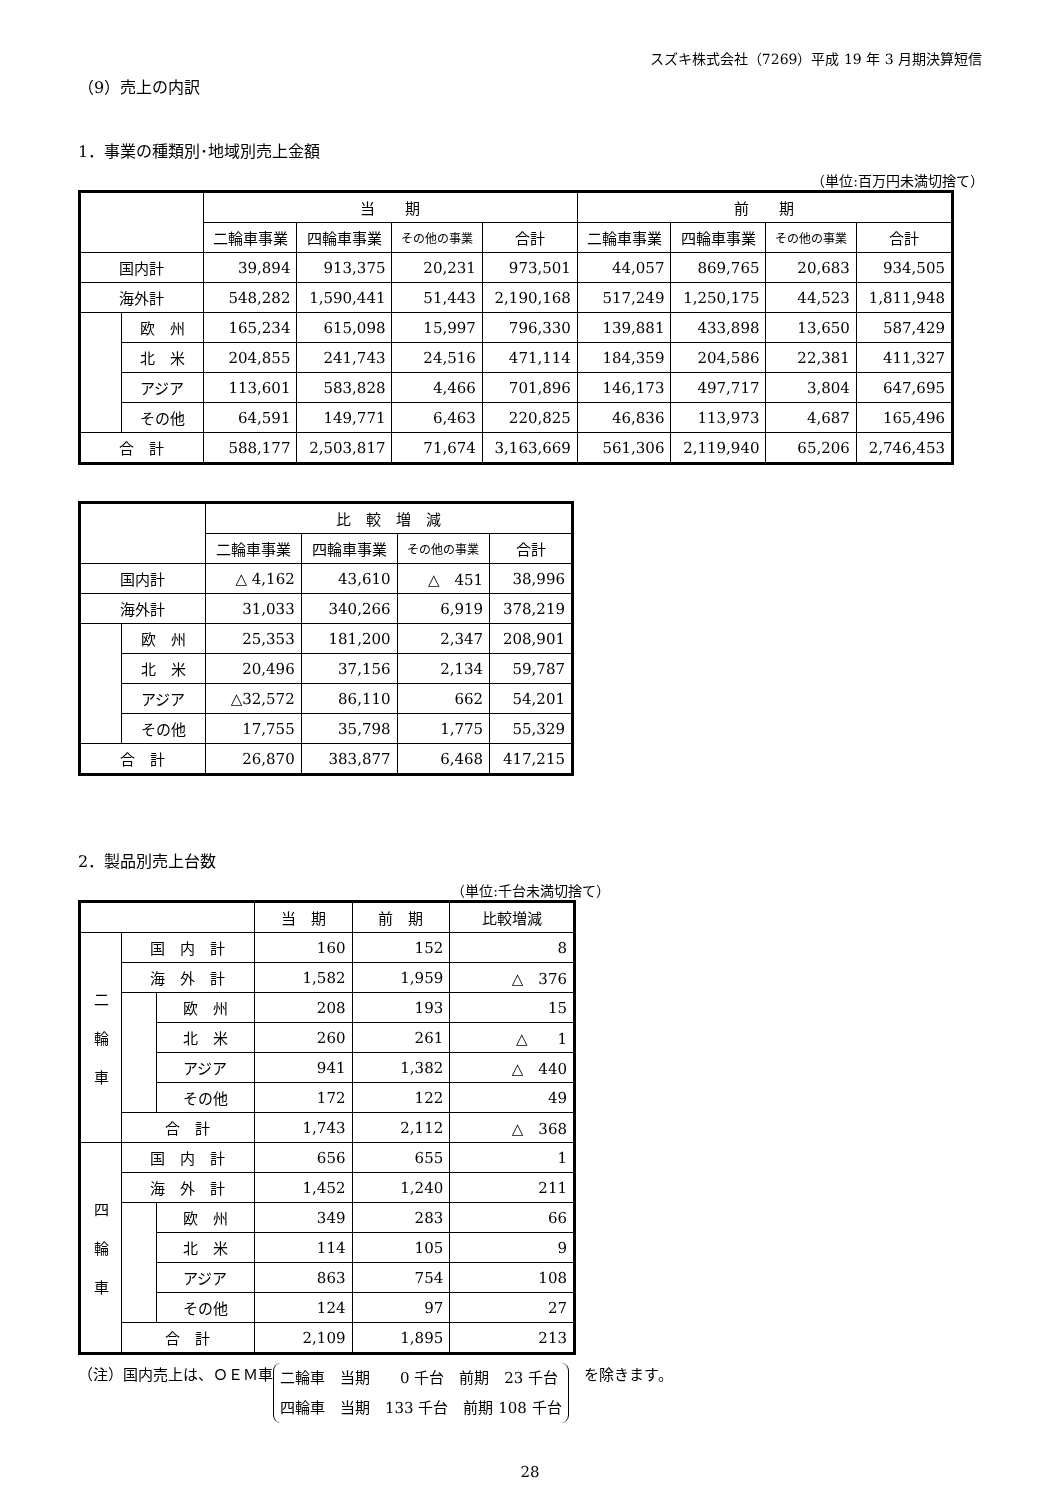スズキ株式会社（7269）平成 19 年 3 月期決算短信
（9）売上の内訳
1．事業の種類別･地域別売上金額
（単位:百万円未満切捨て）
| | | 当 期 | | | | 前 期 | | | |
| --- | --- | --- | --- | --- | --- | --- | --- | --- | --- |
| | | 二輪車事業 | 四輪車事業 | その他の事業 | 合計 | 二輪車事業 | 四輪車事業 | その他の事業 | 合計 |
| 国内計 | | 39,894 | 913,375 | 20,231 | 973,501 | 44,057 | 869,765 | 20,683 | 934,505 |
| 海外計 | | 548,282 | 1,590,441 | 51,443 | 2,190,168 | 517,249 | 1,250,175 | 44,523 | 1,811,948 |
| | 欧 州 | 165,234 | 615,098 | 15,997 | 796,330 | 139,881 | 433,898 | 13,650 | 587,429 |
| | 北 米 | 204,855 | 241,743 | 24,516 | 471,114 | 184,359 | 204,586 | 22,381 | 411,327 |
| | アジア | 113,601 | 583,828 | 4,466 | 701,896 | 146,173 | 497,717 | 3,804 | 647,695 |
| | その他 | 64,591 | 149,771 | 6,463 | 220,825 | 46,836 | 113,973 | 4,687 | 165,496 |
| 合 計 | | 588,177 | 2,503,817 | 71,674 | 3,163,669 | 561,306 | 2,119,940 | 65,206 | 2,746,453 |
| | | 比 較 増 減 | | | |
| --- | --- | --- | --- | --- | --- |
| | | 二輪車事業 | 四輪車事業 | その他の事業 | 合計 |
| 国内計 | | △ 4,162 | 43,610 | △ 451 | 38,996 |
| 海外計 | | 31,033 | 340,266 | 6,919 | 378,219 |
| | 欧 州 | 25,353 | 181,200 | 2,347 | 208,901 |
| | 北 米 | 20,496 | 37,156 | 2,134 | 59,787 |
| | アジア | △32,572 | 86,110 | 662 | 54,201 |
| | その他 | 17,755 | 35,798 | 1,775 | 55,329 |
| 合 計 | | 26,870 | 383,877 | 6,468 | 417,215 |
2．製品別売上台数
（単位:千台未満切捨て）
| | | | 当 期 | 前 期 | 比較増減 |
| --- | --- | --- | --- | --- | --- |
| 二 輪 車 | 国 内 計 | | 160 | 152 | 8 |
| | 海 外 計 | | 1,582 | 1,959 | △ 376 |
| | | 欧 州 | 208 | 193 | 15 |
| | | 北 米 | 260 | 261 | △ 1 |
| | | アジア | 941 | 1,382 | △ 440 |
| | | その他 | 172 | 122 | 49 |
| | 合 計 | | 1,743 | 2,112 | △ 368 |
| 四 輪 車 | 国 内 計 | | 656 | 655 | 1 |
| | 海 外 計 | | 1,452 | 1,240 | 211 |
| | | 欧 州 | 349 | 283 | 66 |
| | | 北 米 | 114 | 105 | 9 |
| | | アジア | 863 | 754 | 108 |
| | | その他 | 124 | 97 | 27 |
| | 合 計 | | 2,109 | 1,895 | 213 |
（注）国内売上は、ＯＥＭ車
二輪車　当期　　0 千台　前期　23 千台
四輪車　当期　133 千台　前期 108 千台
　を除きます。
28